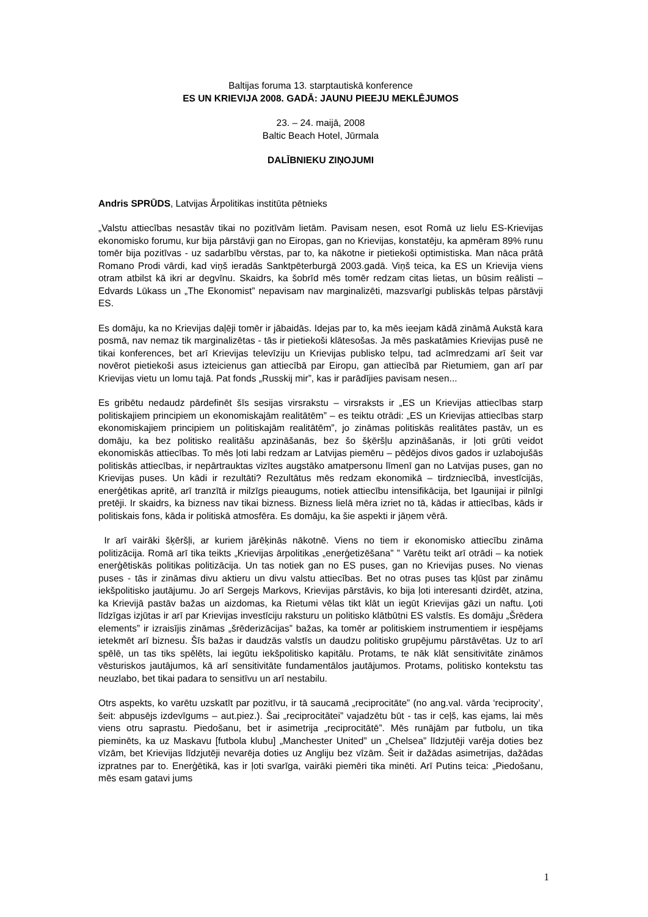Baltijas foruma 13. starptautiskā konference
ES UN KRIEVIJA 2008. GADĀ: JAUNU PIEEJU MEKLĒJUMOS
23. – 24. maijā, 2008
Baltic Beach Hotel, Jūrmala
DALĪBNIEKU ZIŅOJUMI
Andris SPRŪDS, Latvijas Ārpolitikas institūta pētnieks
„Valstu attiecības nesastāv tikai no pozitīvām lietām. Pavisam nesen, esot Romā uz lielu ES-Krievijas ekonomisko forumu, kur bija pārstāvji gan no Eiropas, gan no Krievijas, konstatēju, ka apmēram 89% runu tomēr bija pozitīvas - uz sadarbību vērstas, par to, ka nākotne ir pietiekoši optimistiska. Man nāca prātā Romano Prodi vārdi, kad viņš ieradās Sanktpēterburgā 2003.gadā. Viņš teica, ka ES un Krievija viens otram atbilst kā ikri ar degvīnu. Skaidrs, ka šobrīd mēs tomēr redzam citas lietas, un būsim reālisti – Edvards Lūkass un „The Ekonomist” nepavisam nav marginalizēti, mazsvarīgi publiskās telpas pārstāvji ES.
Es domāju, ka no Krievijas daļēji tomēr ir jābaidās. Idejas par to, ka mēs ieejam kādā zināmā Aukstā kara posmā, nav nemaz tik marginalizētas - tās ir pietiekoši klātesošas. Ja mēs paskatāmies Krievijas pusē ne tikai konferences, bet arī Krievijas televīziju un Krievijas publisko telpu, tad acīmredzami arī šeit var novērot pietiekoši asus izteicienus gan attiecībā par Eiropu, gan attiecībā par Rietumiem, gan arī par Krievijas vietu un lomu tajā. Pat fonds „Russkij mir”, kas ir parādījies pavisam nesen...
Es gribētu nedaudz pārdefinēt šīs sesijas virsrakstu – virsraksts ir „ES un Krievijas attiecības starp politiskajiem principiem un ekonomiskajām realitātēm” – es teiktu otrādi: „ES un Krievijas attiecības starp ekonomiskajiem principiem un politiskajām realitātēm”, jo zināmas politiskās realitātes pastāv, un es domāju, ka bez politisko realitāšu apzināšanās, bez šo šķēršļu apzināšanās, ir ļoti grūti veidot ekonomiskās attiecības. To mēs ļoti labi redzam ar Latvijas piemēru – pēdējos divos gados ir uzlabojušās politiskās attiecības, ir nepārtrauktas vizītes augstāko amatpersonu līmenī gan no Latvijas puses, gan no Krievijas puses. Un kādi ir rezultāti? Rezultātus mēs redzam ekonomikā – tirdzniecībā, investīcijās, enerģētikas apritē, arī tranzītā ir milzīgs pieaugums, notiek attiecību intensifikācija, bet Igaunijai ir pilnīgi pretēji. Ir skaidrs, ka bizness nav tikai bizness. Bizness lielā mēra izriet no tā, kādas ir attiecības, kāds ir politiskais fons, kāda ir politiskā atmosfēra. Es domāju, ka šie aspekti ir jāņem vērā.
Ir arī vairāki šķēršļi, ar kuriem jārēķinās nākotnē. Viens no tiem ir ekonomisko attiecību zināma politizācija. Romā arī tika teikts „Krievijas ārpolitikas „enerģetizēšana” ” Varētu teikt arī otrādi – ka notiek enerģētiskās politikas politizācija. Un tas notiek gan no ES puses, gan no Krievijas puses. No vienas puses - tās ir zināmas divu aktieru un divu valstu attiecības. Bet no otras puses tas kļūst par zināmu iekšpolitisko jautājumu. Jo arī Sergejs Markovs, Krievijas pārstāvis, ko bija ļoti interesanti dzirdēt, atzina, ka Krievijā pastāv bažas un aizdomas, ka Rietumi vēlas tikt klāt un iegūt Krievijas gāzi un naftu. Ļoti līdzīgas izjūtas ir arī par Krievijas investīciju raksturu un politisko klātbūtni ES valstīs. Es domāju „Šrēdera elements” ir izraisījis zināmas „šrēderizācijas” bažas, ka tomēr ar politiskiem instrumentiem ir iespējams ietekmēt arī biznesu. Šīs bažas ir daudzās valstīs un daudzu politisko grupējumu pārstāvētas. Uz to arī spēlē, un tas tiks spēlēts, lai iegūtu iekšpolitisko kapitālu. Protams, te nāk klāt sensitivitāte zināmos vēsturiskos jautājumos, kā arī sensitivitāte fundamentālos jautājumos. Protams, politisko kontekstu tas neuzlabo, bet tikai padara to sensitīvu un arī nestabilu.
Otrs aspekts, ko varētu uzskatīt par pozitīvu, ir tā saucamā „reciprocitāte” (no ang.val. vārda ‘reciprocity’, šeit: abpusējs izdevīgums – aut.piez.). Šai „reciprocitātei” vajadzētu būt - tas ir ceļš, kas ejams, lai mēs viens otru saprastu. Piedošanu, bet ir asimetrija „reciprocitātē”. Mēs runājām par futbolu, un tika pieminēts, ka uz Maskavu [futbola klubu] „Manchester United” un „Chelsea” līdzjutēji varēja doties bez vīzām, bet Krievijas līdzjutēji nevarēja doties uz Angliju bez vīzām. Šeit ir dažādas asimetrijas, dažādas izpratnes par to. Enerģētikā, kas ir ļoti svarīga, vairāki piemēri tika minēti. Arī Putins teica: „Piedošanu, mēs esam gatavi jums
1